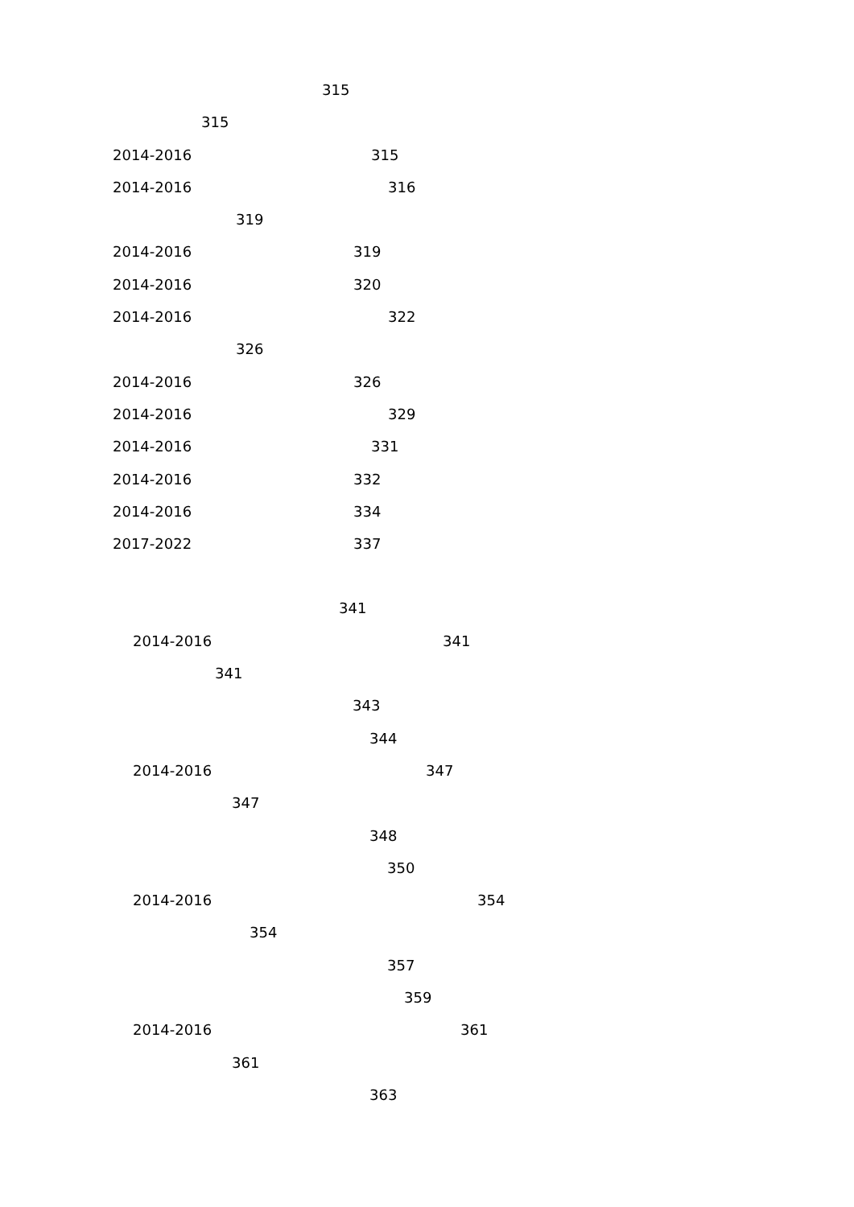315
315
2014-2016 315
2014-2016 316
319
2014-2016 319
2014-2016 320
2014-2016 322
326
2014-2016 326
2014-2016 329
2014-2016 331
2014-2016 332
2014-2016 334
2017-2022 337
341
2014-2016 341
341
343
344
2014-2016 347
347
348
350
2014-2016 354
354
357
359
2014-2016 361
361
363